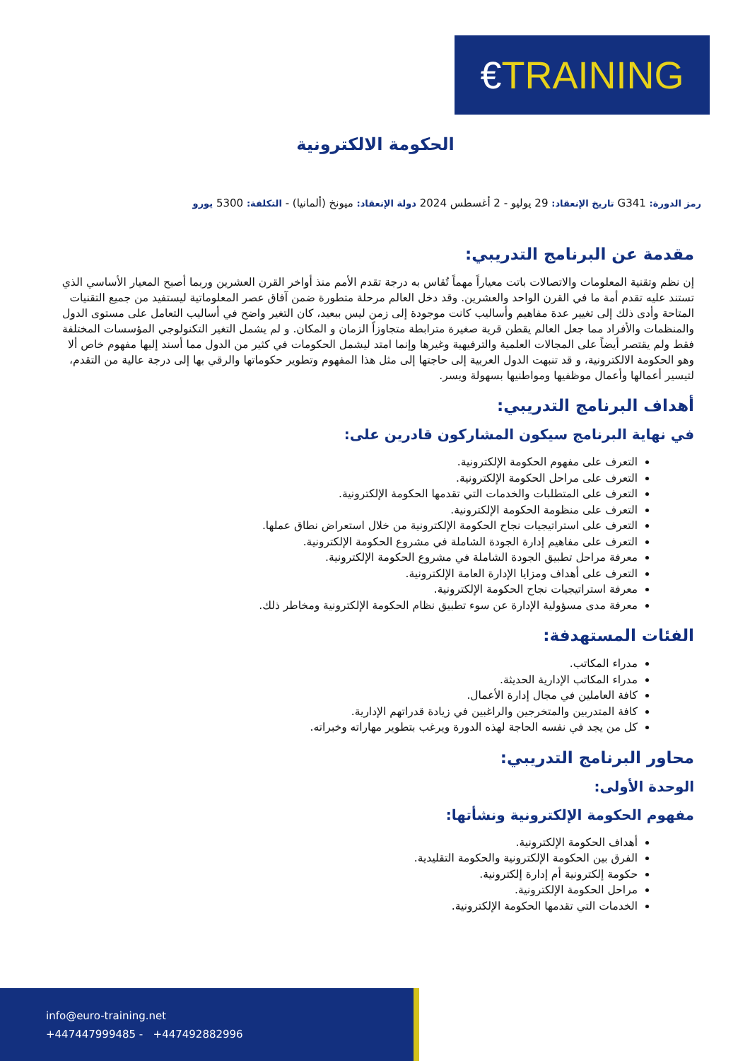€TRAINING
الحكومة الالكترونية
رمز الدورة: G341 تاريخ الإنعقاد: 29 يوليو - 2 أغسطس 2024 دولة الإنعقاد: ميونخ (ألمانيا) - التكلفة: 5300 يورو
مقدمة عن البرنامج التدريبي:
إن نظم وتقنية المعلومات والاتصالات باتت معياراً مهماً تُقاس به درجة تقدم الأمم منذ أواخر القرن العشرين وربما أصبح المعيار الأساسي الذي تستند عليه تقدم أمة ما في القرن الواحد والعشرين. وقد دخل العالم مرحلة متطورة ضمن آفاق عصر المعلوماتية ليستفيد من جميع التقنيات المتاحة وأدى ذلك إلى تغيير عدة مفاهيم وأساليب كانت موجودة إلى زمن ليس ببعيد، كان التغير واضح في أساليب التعامل على مستوى الدول والمنظمات والأفراد مما جعل العالم يقطن قرية صغيرة مترابطة متجاوزاً الزمان و المكان. و لم يشمل التغير التكنولوجي المؤسسات المختلفة فقط ولم يقتصر أيضاً على المجالات العلمية والترفيهية وغيرها وإنما امتد ليشمل الحكومات في كثير من الدول مما أسند إليها مفهوم خاص ألا وهو الحكومة الالكترونية، و قد تنبهت الدول العربية إلى حاجتها إلى مثل هذا المفهوم وتطوير حكوماتها والرقي بها إلى درجة عالية من التقدم، لتيسير أعمالها وأعمال موظفيها ومواطنيها بسهولة ويسر.
أهداف البرنامج التدريبي:
في نهاية البرنامج سيكون المشاركون قادرين على:
التعرف على مفهوم الحكومة الإلكترونية.
التعرف على مراحل الحكومة الإلكترونية.
التعرف على المتطلبات والخدمات التي تقدمها الحكومة الإلكترونية.
التعرف على منظومة الحكومة الإلكترونية.
التعرف على استراتيجيات نجاح الحكومة الإلكترونية من خلال استعراض نطاق عملها.
التعرف على مفاهيم إدارة الجودة الشاملة في مشروع الحكومة الإلكترونية.
معرفة مراحل تطبيق الجودة الشاملة في مشروع الحكومة الإلكترونية.
التعرف على أهداف ومزايا الإدارة العامة الإلكترونية.
معرفة استراتيجيات نجاح الحكومة الإلكترونية.
معرفة مدى مسؤولية الإدارة عن سوء تطبيق نظام الحكومة الإلكترونية ومخاطر ذلك.
الفئات المستهدفة:
مدراء المكاتب.
مدراء المكاتب الإدارية الحديثة.
كافة العاملين في مجال إدارة الأعمال.
كافة المتدربين والمتخرجين والراغبين في زيادة قدراتهم الإدارية.
كل من يجد في نفسه الحاجة لهذه الدورة ويرغب بتطوير مهاراته وخبراته.
محاور البرنامج التدريبي:
الوحدة الأولى:
مفهوم الحكومة الإلكترونية ونشأتها:
أهداف الحكومة الإلكترونية.
الفرق بين الحكومة الإلكترونية والحكومة التقليدية.
حكومة إلكترونية أم إدارة إلكترونية.
مراحل الحكومة الإلكترونية.
الخدمات التي تقدمها الحكومة الإلكترونية.
info@euro-training.net
+447447999485 - +447492882996